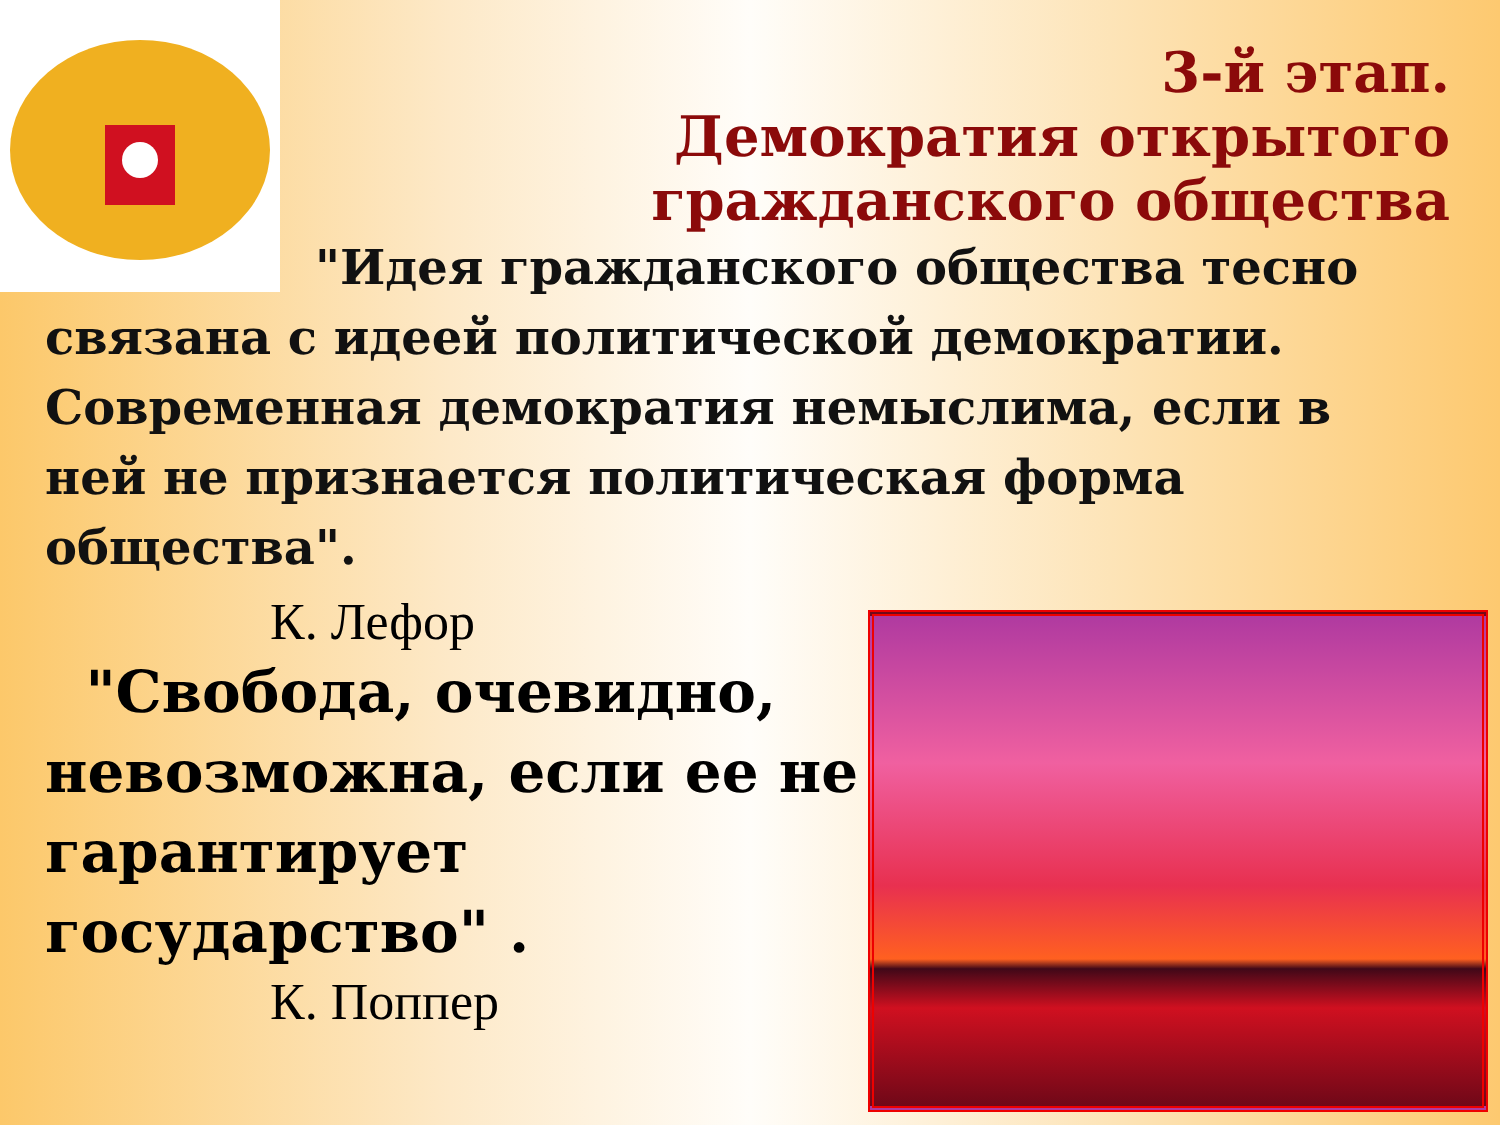3-й этап.
Демократия открытого
гражданского общества
"Идея гражданского общества тесно связана с идеей политической демократии. Современная демократия немыслима, если в ней не признается политическая форма общества".
К. Лефор
"Свобода, очевидно, невозможна, если ее не гарантирует государство" .
К. Поппер